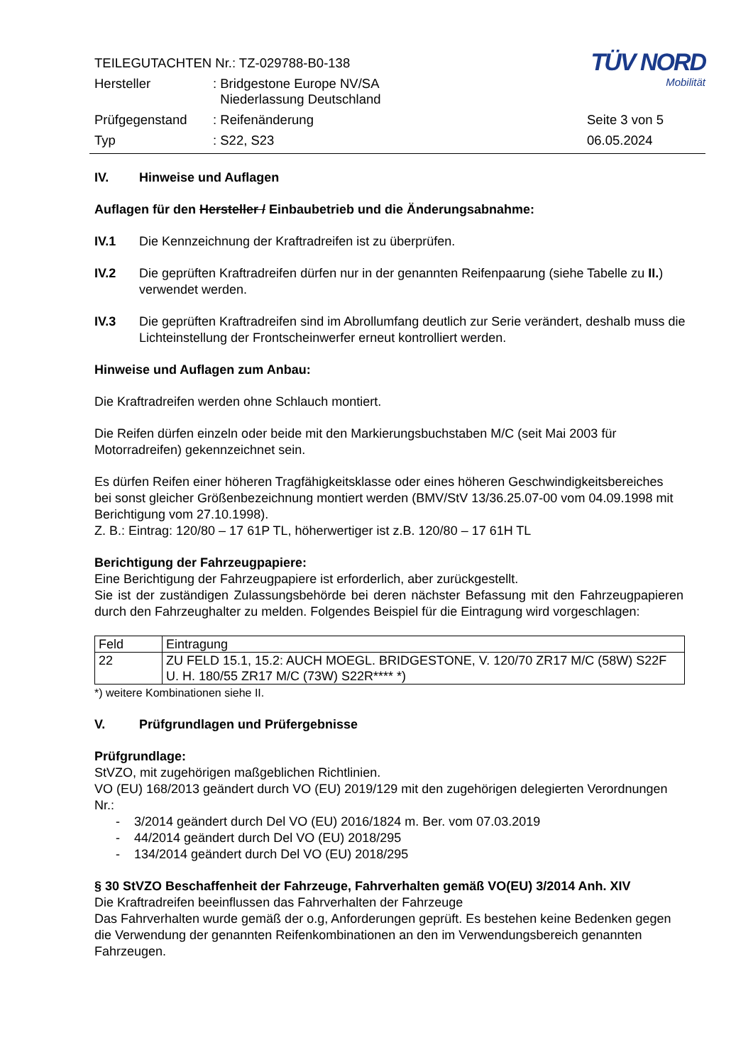TÜV NORD
Mobilität
| TEILEGUTACHTEN Nr.: TZ-029788-B0-138 | | |
| Hersteller | : Bridgestone Europe NV/SA Niederlassung Deutschland | |
| Prüfgegenstand | : Reifenänderung | Seite 3 von 5 |
| Typ | : S22, S23 | 06.05.2024 |
IV. Hinweise und Auflagen
Auflagen für den Hersteller / Einbaubetrieb und die Änderungsabnahme:
IV.1 Die Kennzeichnung der Kraftradreifen ist zu überprüfen.
IV.2 Die geprüften Kraftradreifen dürfen nur in der genannten Reifenpaarung (siehe Tabelle zu II.) verwendet werden.
IV.3 Die geprüften Kraftradreifen sind im Abrollumfang deutlich zur Serie verändert, deshalb muss die Lichteinstellung der Frontscheinwerfer erneut kontrolliert werden.
Hinweise und Auflagen zum Anbau:
Die Kraftradreifen werden ohne Schlauch montiert.
Die Reifen dürfen einzeln oder beide mit den Markierungsbuchstaben M/C (seit Mai 2003 für Motorradreifen) gekennzeichnet sein.
Es dürfen Reifen einer höheren Tragfähigkeitsklasse oder eines höheren Geschwindigkeitsbereiches bei sonst gleicher Größenbezeichnung montiert werden (BMV/StV 13/36.25.07-00 vom 04.09.1998 mit Berichtigung vom 27.10.1998).
Z. B.: Eintrag: 120/80 – 17 61P TL, höherwertiger ist z.B. 120/80 – 17 61H TL
Berichtigung der Fahrzeugpapiere:
Eine Berichtigung der Fahrzeugpapiere ist erforderlich, aber zurückgestellt.
Sie ist der zuständigen Zulassungsbehörde bei deren nächster Befassung mit den Fahrzeugpapieren durch den Fahrzeughalter zu melden. Folgendes Beispiel für die Eintragung wird vorgeschlagen:
| Feld | Eintragung |
| 22 | ZU FELD 15.1, 15.2: AUCH MOEGL. BRIDGESTONE, V. 120/70 ZR17 M/C (58W) S22F U. H. 180/55 ZR17 M/C (73W) S22R**** *) |
*) weitere Kombinationen siehe II.
V. Prüfgrundlagen und Prüfergebnisse
Prüfgrundlage:
StVZO, mit zugehörigen maßgeblichen Richtlinien.
VO (EU) 168/2013 geändert durch VO (EU) 2019/129 mit den zugehörigen delegierten Verordnungen Nr.:
- 3/2014 geändert durch Del VO (EU) 2016/1824 m. Ber. vom 07.03.2019
- 44/2014 geändert durch Del VO (EU) 2018/295
- 134/2014 geändert durch Del VO (EU) 2018/295
§ 30 StVZO Beschaffenheit der Fahrzeuge, Fahrverhalten gemäß VO(EU) 3/2014 Anh. XIV
Die Kraftradreifen beeinflussen das Fahrverhalten der Fahrzeuge
Das Fahrverhalten wurde gemäß der o.g, Anforderungen geprüft. Es bestehen keine Bedenken gegen die Verwendung der genannten Reifenkombinationen an den im Verwendungsbereich genannten Fahrzeugen.